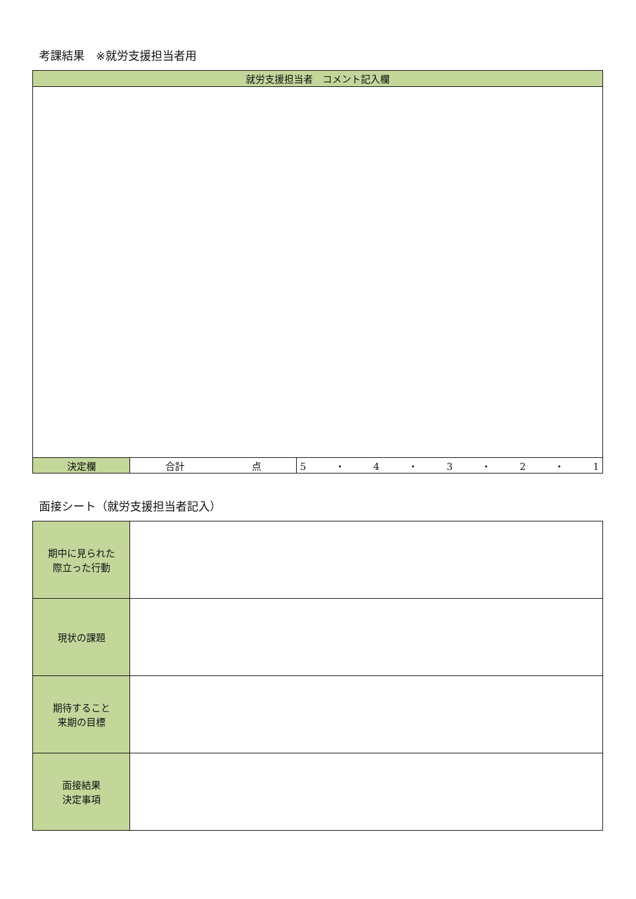考課結果　※就労支援担当者用
| 就労支援担当者 コメント記入欄 | | |
| --- | --- | --- |
| 決定欄 | 合計 点 | 5 ・ 4 ・ 3 ・ 2 ・ 1 |
面接シート（就労支援担当者記入）
| 期中に見られた 際立った行動 | |
| 現状の課題 | |
| 期待すること 来期の目標 | |
| 面接結果 決定事項 | |